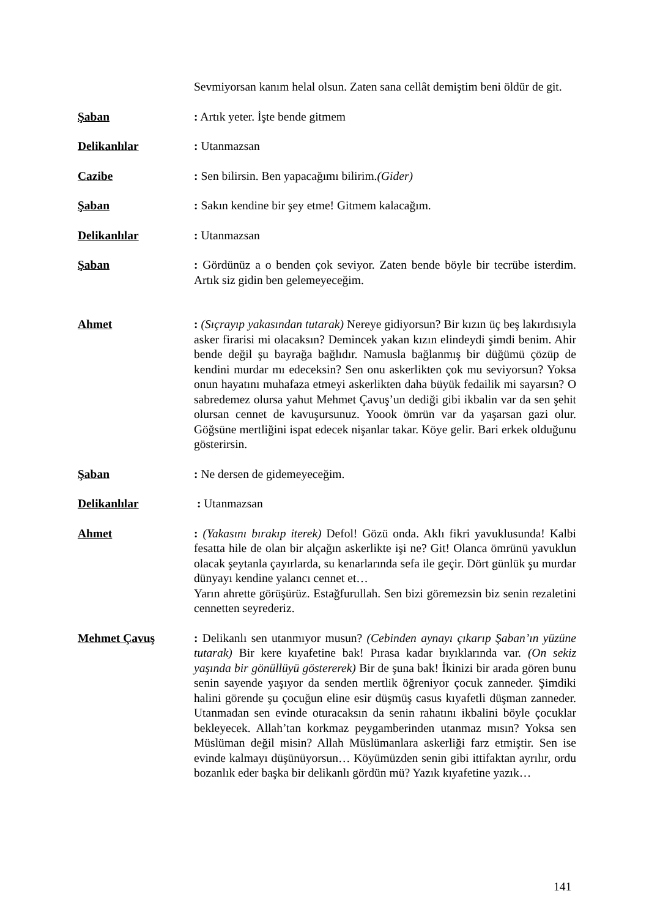Sevmiyorsan kanım helal olsun. Zaten sana cellât demiştim beni öldür de git.
Şaban : Artık yeter. İşte bende gitmem
Delikanlılar : Utanmazsan
Cazibe : Sen bilirsin. Ben yapacağımı bilirim.(Gider)
Şaban : Sakın kendine bir şey etme! Gitmem kalacağım.
Delikanlılar : Utanmazsan
Şaban : Gördünüz a o benden çok seviyor. Zaten bende böyle bir tecrübe isterdim. Artık siz gidin ben gelemeyeceğim.
Ahmet : (Sıçrayıp yakasından tutarak) Nereye gidiyorsun? Bir kızın üç beş lakırdısıyla asker firarisi mi olacaksın? Demincek yakan kızın elindeydi şimdi benim. Ahir bende değil şu bayrağa bağlıdır. Namusla bağlanmış bir düğümü çözüp de kendini murdar mı edeceksin? Sen onu askerlikten çok mu seviyorsun? Yoksa onun hayatını muhafaza etmeyi askerlikten daha büyük fedailik mi sayarsın? O sabredemez olursa yahut Mehmet Çavuş’un dediği gibi ikbalin var da sen şehit olursan cennet de kavuşursunuz. Yoook ömrün var da yaşarsan gazi olur. Göğsüne mertliğini ispat edecek nişanlar takar. Köye gelir. Bari erkek olduğunu gösterirsin.
Şaban : Ne dersen de gidemeyeceğim.
Delikanlılar : Utanmazsan
Ahmet : (Yakasını bırakıp iterek) Defol! Gözü onda. Aklı fikri yavuklusunda! Kalbi fesatta hile de olan bir alçağın askerlikte işi ne? Git! Olanca ömrünü yavuklun olacak şeytanla çayırlarda, su kenarlarında sefa ile geçir. Dört günlük şu murdar dünyayı kendine yalancı cennet et…
Yarın ahrette görüşürüz. Estağfurullah. Sen bizi göremezsin biz senin rezaletini cennetten seyrederiz.
Mehmet Çavuş : Delikanlı sen utanmıyor musun? (Cebinden aynayı çıkarıp Şaban’ın yüzüne tutarak) Bir kere kıyafetine bak! Pırasa kadar bıyıklarında var. (On sekiz yaşında bir gönüllüyü göstererek) Bir de şuna bak! İkinizi bir arada gören bunu senin sayende yaşıyor da senden mertlik öğreniyor çocuk zanneder. Şimdiki halini görende şu çocuğun eline esir düşmüş casus kıyafetli düşman zanneder. Utanmadan sen evinde oturacaksın da senin rahatını ikbalini böyle çocuklar bekleyecek. Allah’tan korkmaz peygamberinden utanmaz mısın? Yoksa sen Müslüman değil misin? Allah Müslümanlara askerliği farz etmiştir. Sen ise evinde kalmayı düşünüyorsun… Köyümüzden senin gibi ittifaktan ayrılır, ordu bozanlık eder başka bir delikanlı gördün mü? Yazık kıyafetine yazık…
141